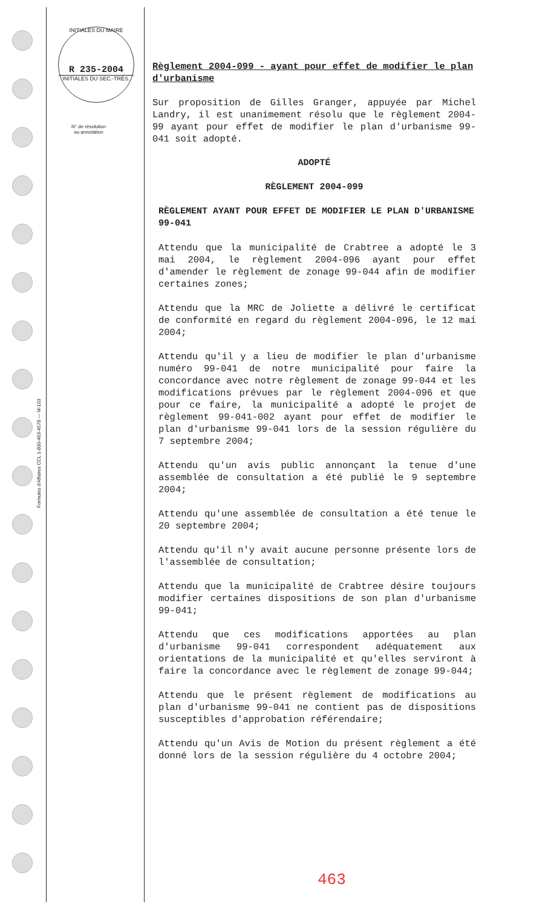Formules d'Affaires CCL 1-800-463-4578 — M-103
INITIALES DU MAIRE
R 235-2004
INITIALES DU SEC.-TRÉS.
N° de résolution
ou annotation
Règlement 2004-099 - ayant pour effet de modifier le plan d'urbanisme
Sur proposition de Gilles Granger, appuyée par Michel Landry, il est unanimement résolu que le règlement 2004-99 ayant pour effet de modifier le plan d'urbanisme 99-041 soit adopté.
ADOPTÉ
RÈGLEMENT 2004-099
RÈGLEMENT AYANT POUR EFFET DE MODIFIER LE PLAN D'URBANISME 99-041
Attendu que la municipalité de Crabtree a adopté le 3 mai 2004, le règlement 2004-096 ayant pour effet d'amender le règlement de zonage 99-044 afin de modifier certaines zones;
Attendu que la MRC de Joliette a délivré le certificat de conformité en regard du règlement 2004-096, le 12 mai 2004;
Attendu qu'il y a lieu de modifier le plan d'urbanisme numéro 99-041 de notre municipalité pour faire la concordance avec notre règlement de zonage 99-044 et les modifications prévues par le règlement 2004-096 et que pour ce faire, la municipalité a adopté le projet de règlement 99-041-002 ayant pour effet de modifier le plan d'urbanisme 99-041 lors de la session régulière du 7 septembre 2004;
Attendu qu'un avis public annonçant la tenue d'une assemblée de consultation a été publié le 9 septembre 2004;
Attendu qu'une assemblée de consultation a été tenue le 20 septembre 2004;
Attendu qu'il n'y avait aucune personne présente lors de l'assemblée de consultation;
Attendu que la municipalité de Crabtree désire toujours modifier certaines dispositions de son plan d'urbanisme 99-041;
Attendu que ces modifications apportées au plan d'urbanisme 99-041 correspondent adéquatement aux orientations de la municipalité et qu'elles serviront à faire la concordance avec le règlement de zonage 99-044;
Attendu que le présent règlement de modifications au plan d'urbanisme 99-041 ne contient pas de dispositions susceptibles d'approbation référendaire;
Attendu qu'un Avis de Motion du présent règlement a été donné lors de la session régulière du 4 octobre 2004;
463